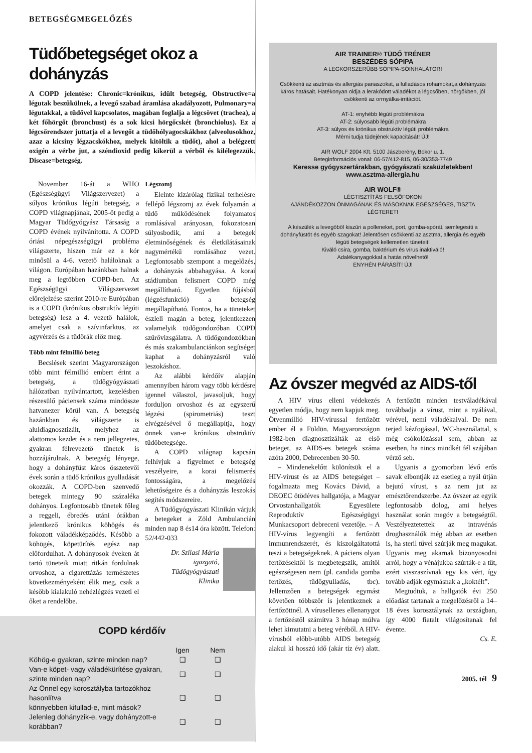BETEGSÉGMEGELŐZÉS
Tüdőbetegséget okoz a dohányzás
A COPD jelentése: Chronic=krónikus, idült betegség, Obstructive=a légutak beszűkülnek, a levegő szabad áramlása akadályozott, Pulmonary=a légutakkal, a tüdővel kapcsolatos, magában foglalja a légcsövet (trachea), a két főhörgőt (bronchust) és a sok kicsi hörgőcskét (bronchiolus). Ez a légcsőrendszer juttatja el a levegőt a tüdőhólyagocskákhoz (alveolusokhoz, azaz a kicsiny légzacskókhoz, melyek kitöltik a tüdőt), ahol a belégzett oxigén a vérbe jut, a széndioxid pedig kikerül a vérből és kilélegezzük. Disease=betegség.
November 16-át a WHO (Egészségügyi Világszervezet) a súlyos krónikus légúti betegség, a COPD világnapjának, 2005-öt pedig a Magyar Tüdőgyógyász Társaság a COPD évének nyilvánította. A COPD óriási népegészségügyi probléma világszerte, hiszen már ez a kór minősül a 4-6. vezető haláloknak a világon. Európában hazánkban halnak meg a legtöbben COPD-ben. Az Egészségügyi Világszervezet előrejelzése szerint 2010-re Európában is a COPD (krónikus obstruktív légúti betegség) lesz a 4. vezető halálok, amelyet csak a szívinfarktus, az agyvérzés és a tüdőrák előz meg.
Több mint félmillió beteg
Becslések szerint Magyarországon több mint félmillió embert érint a betegség, a tüdőgyógyászati hálózatban nyilvántartott, kezelésben részesülő páciensek száma mindössze hatvanezer körül van. A betegség hazánkban és világszerte is aluldiagnosztizált, melyhez az alattomos kezdet és a nem jellegzetes, gyakran félrevezető tünetek is hozzájárulnak. A betegség lényege, hogy a dohányfüst káros összetevői évek során a tüdő krónikus gyulladását okozzák. A COPD-ben szenvedő betegek mintegy 90 százaléka dohányos. Legfontosabb tünetek főleg a reggeli, ébredés utáni órákban jelentkező krónikus köhögés és fokozott váladékképződés. Később a köhögés, köpetürítés egész nap előfordulhat. A dohányosok éveken át tartó tüneteik miatt ritkán fordulnak orvoshoz, a cigarettázás természetes következményeként élik meg, csak a később kialakuló nehézlégzés vezeti el őket a rendelőbe.
Légszomj
Eleinte kizárólag fizikai terhelésre fellépő légszomj az évek folyamán a tüdő működésének folyamatos romlásával arányosan, fokozatosan súlyosbodik, ami a betegek életminőségének és életkilátásainak nagymértékű romlásához vezet. Legfontosabb szempont a megelőzés, a dohányzás abbahagyása. A korai stádiumban felismert COPD még megállítható. Egyetlen fújásból (légzésfunkció) a betegség megállapítható. Fontos, ha a tüneteket észleli magán a beteg, jelentkezzen valamelyik tüdőgondozóban COPD szűrővizsgálatra. A tüdőgondozókban és más szakambulanciánkon segítséget kaphat a dohányzásról való leszokáshoz.
Az alábbi kérdőív alapján amennyiben három vagy több kérdésre igennel válaszol, javasoljuk, hogy forduljon orvoshoz és az egyszerű légzési (spirometriás) teszt elvégzésével ő megállapítja, hogy önnek van-e krónikus obstruktív tüdőbetegsége.
A COPD világnap kapcsán felhívjuk a figyelmet e betegség veszélyeire, a korai felismerés fontosságára, a megelőzés lehetőségeire és a dohányzás leszokás segítés módszereire.
A Tüdőgyógyászati Klinikán várjuk a betegeket a Zöld Ambulancián minden nap 8 és14 óra között. Telefon: 52/442-033
Dr. Szilasi Mária
igazgató,
Tüdőgyógyászati
Klinika
COPD kérdőív
| | Igen | Nem |
| --- | --- | --- |
| Köhög-e gyakran, szinte minden nap? | ❑ | ❑ |
| Van-e köpet- vagy váladékürítése gyakran, szinte minden nap? | ❑ | ❑ |
| Az Önnel egy korosztályba tartozókhoz hasonlítva könnyebben kifullad-e, mint mások? | ❑ | ❑ |
| Jelenleg dohányzik-e, vagy dohányzott-e korábban? | ❑ | ❑ |
AIR TRAINER® TÜDŐ TRÉNER
BESZÉDES SÓPIPA
A LEGKORSZERŰBB SÓPIPA-SÓINHALÁTOR!
Csökkenti az asztmás és allergiás panaszokat, a fulladásos rohamokat,a dohányzás káros hatásait. Hatékonyan oldja a lerakódott váladékot a légcsőben, hörgőkben, jól csökkenti az orrnyálka-irritációt.
AT-1: enyhébb légúti problémákra
AT-2: súlyosabb légúti problémákra
AT-3: súlyos és krónikus obstruktív légúti problémákra
Mérni tudja tüdejének kapacitását! ÚJ!
AIR WOLF 2004 Kft. 5100 Jászberény, Bokor u. 1.
Beteginformációs vonal: 06-57/412-815, 06-30/353-7749
Keresse gyógyszertárakban, gyógyászati szaküzletekben!
www.asztma-allergia.hu
AIR WOLF®
LÉGTISZTÍTÁS FELSŐFOKON
AJÁNDÉKOZZON ÖNMAGÁNAK ÉS MÁSOKNAK EGÉSZSÉGES, TISZTA LÉGTERET!
A készülék a levegőből kiszűri a polleneket, port, gomba-spórát, semlegesíti a dohányfüstöt és egyéb szagokat! Jelentősen csökkenti az asztma, allergia és egyéb légúti betegségek kellemetlen tüneteit!
Kiváló csíra, gomba, baktérium és vírus inaktiváló!
Adalékanyagokkal a hatás növelhető!
ENYHÉN PÁRÁSÍT! ÚJ!
Az óvszer megvéd az AIDS-től
A HIV vírus elleni védekezés egyetlen módja, hogy nem kapjuk meg. Ötvenmillió HIV-vírussal fertőzött ember él a Földön. Magyarországon 1982-ben diagnosztizálták az első beteget, az AIDS-es betegek száma azóta 2000, Debrecenben 30-50.
– Mindenekelőtt különítsük el a HIV-vírust és az AIDS betegséget – fogalmazta meg Kovács Dávid, a DEOEC ötödéves hallgatója, a Magyar Orvostanhallgatók Egyesülete Reproduktív Egészségügyi Munkacsoport debreceni vezetője. – A HIV-vírus legyengíti a fertőzött immunrendszerét, és kiszolgáltatottá teszi a betegségeknek. A páciens olyan fertőzésektől is megbetegszik, amitől egészségesen nem (pl. candida gomba fertőzés, tüdőgyulladás, tbc). Jellemzően a betegségek egymást követően többször is jelentkeznek a fertőzöttnél. A vírusellenes ellenanygot a fertőzéstől számítva 3 hónap múlva lehet kimutatni a beteg véréből. A HIV-vírusból előbb-utóbb AIDS betegség alakul ki hosszú idő (akár tíz év) alatt. A fertőzött minden testváladékával továbbadja a vírust, mint a nyálával, vérével, nemi váladékaival. De nem terjed kézfogással, WC-használattal, s még csókolózással sem, abban az esetben, ha nincs mindkét fél szájában vérző seb.
Ugyanis a gyomorban lévő erős savak elbontják az esetleg a nyál útján bejutó vírust, s az nem jut az emésztőrendszerbe. Az óvszer az egyik legfontosabb dolog, ami helyes használat során megóv a betegségtől. Veszélyeztetettek az intravénás droghasználók még abban az esetben is, ha steril tűvel szúrják meg magukat. Ugyanis meg akarnak bizonyosodni arról, hogy a vénájukba szúrták-e a tűt, ezért visszaszívnak egy kis vért, így tovább adják egymásnak a „koktélt”.
Megtudtuk, a hallgatók évi 250 előadást tartanak a megelőzésről a 14–18 éves korosztálynak az országban, így 4000 fiatalt világosítanak fel évente.
Cs. E.
2005. tél 9